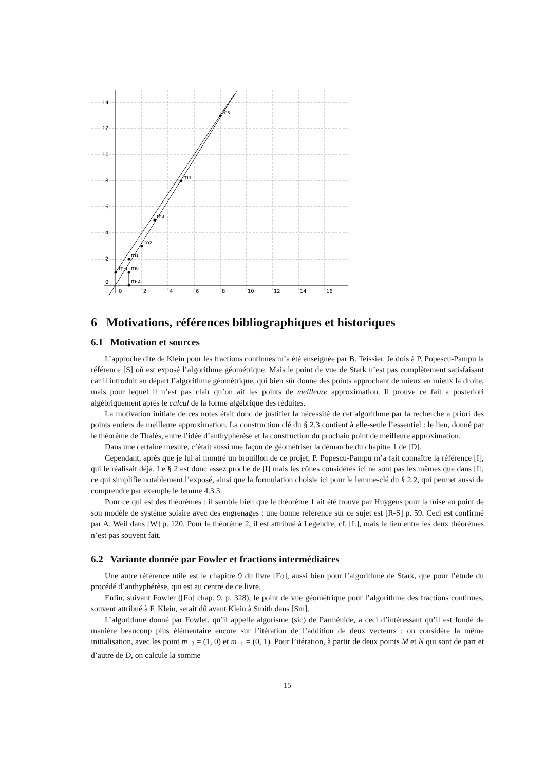14
12
10
8
6
4
2
0
0
2
4
6
8
10
12
14
16
m-1
m0
m-2
m1
m2
m3
m4
m5
6 Motivations, références bibliographiques et historiques
6.1 Motivation et sources
L’approche dite de Klein pour les fractions continues m’a été enseignée par B. Teissier. Je dois à P. Popescu-Pampu la référence [S] où est exposé l’algorithme géométrique. Mais le point de vue de Stark n’est pas complètement satisfaisant car il introduit au départ l’algorithme géométrique, qui bien sûr donne des points approchant de mieux en mieux la droite, mais pour lequel il n’est pas clair qu’on ait les points de meilleure approximation. Il prouve ce fait a posteriori algébriquement après le calcul de la forme algébrique des réduites.
La motivation initiale de ces notes était donc de justifier la nécessité de cet algorithme par la recherche a priori des points entiers de meilleure approximation. La construction clé du § 2.3 contient à elle-seule l’essentiel : le lien, donné par le théorème de Thalès, entre l’idée d’anthyphérèse et la construction du prochain point de meilleure approximation.
Dans une certaine mesure, c’était aussi une façon de géométriser la démarche du chapitre 1 de [D].
Cependant, après que je lui ai montré un brouillon de ce projet, P. Popescu-Pampu m’a fait connaître la référence [I], qui le réalisait déjà. Le § 2 est donc assez proche de [I] mais les cônes considérés ici ne sont pas les mêmes que dans [I], ce qui simplifie notablement l’exposé, ainsi que la formulation choisie ici pour le lemme-clé du § 2.2, qui permet aussi de comprendre par exemple le lemme 4.3.3.
Pour ce qui est des théorèmes : il semble bien que le théorème 1 ait été trouvé par Huygens pour la mise au point de son modèle de système solaire avec des engrenages : une bonne référence sur ce sujet est [R-S] p. 59. Ceci est confirmé par A. Weil dans [W] p. 120. Pour le théorème 2, il est attribué à Legendre, cf. [L], mais le lien entre les deux théorèmes n’est pas souvent fait.
6.2 Variante donnée par Fowler et fractions intermédiaires
Une autre référence utile est le chapitre 9 du livre [Fo], aussi bien pour l’algorithme de Stark, que pour l’étude du procédé d’anthyphérèse, qui est au centre de ce livre.
Enfin, suivant Fowler ([Fo] chap. 9, p. 328), le point de vue géométrique pour l’algorithme des fractions continues, souvent attribué à F. Klein, serait dû avant Klein à Smith dans [Sm].
L’algorithme donné par Fowler, qu’il appelle algorisme (sic) de Parménide, a ceci d’intéressant qu’il est fondé de manière beaucoup plus élémentaire encore sur l’itération de l’addition de deux vecteurs : on considère la même initialisation, avec les point m<sub>−2</sub> = (1, 0) et m<sub>−1</sub> = (0, 1). Pour l’itération, à partir de deux points M et N qui sont de part et d’autre de D, on calcule la somme
15